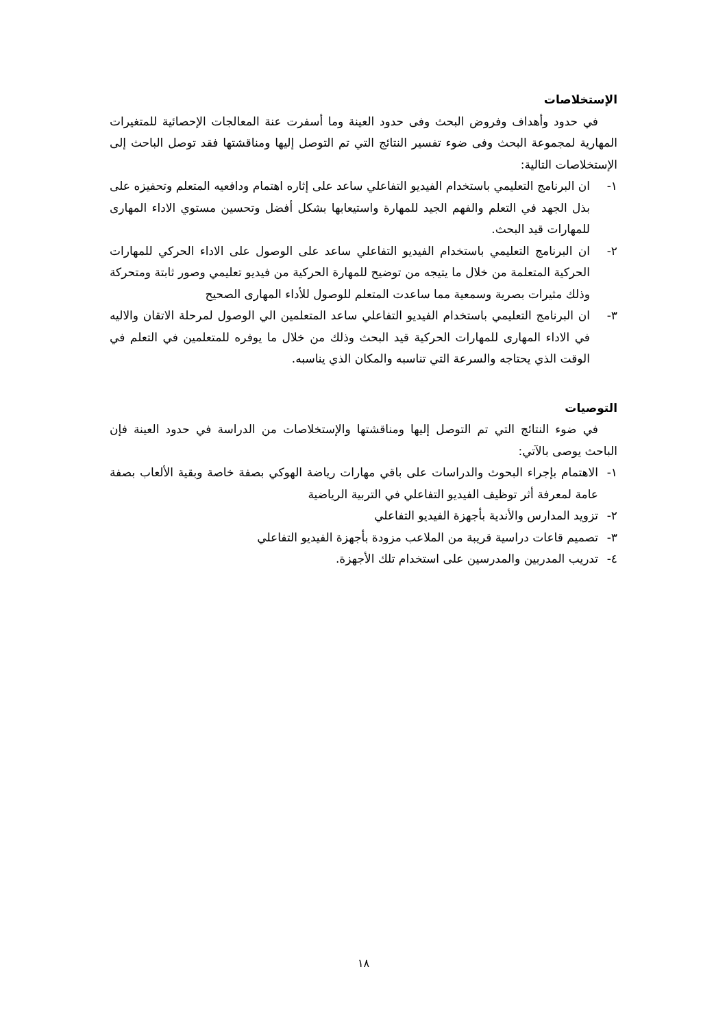الإستخلاصات
في حدود وأهداف وفروض البحث وفى حدود العينة وما أسفرت عنة المعالجات الإحصائية للمتغيرات المهارية لمجموعة البحث وفى ضوء تفسير النتائج التي تم التوصل إليها ومناقشتها فقد توصل الباحث إلى الإستخلاصات التالية:
١- ان البرنامج التعليمي باستخدام الفيديو التفاعلي ساعد على إثاره اهتمام ودافعيه المتعلم وتحفيزه على بذل الجهد في التعلم والفهم الجيد للمهارة واستيعابها بشكل أفضل وتحسين مستوي الاداء المهارى للمهارات قيد البحث.
٢- ان البرنامج التعليمي باستخدام الفيديو التفاعلي ساعد على الوصول على الاداء الحركي للمهارات الحركية المتعلمة من خلال ما يتيجه من توضيح للمهارة الحركية من فيديو تعليمي وصور ثابتة ومتحركة وذلك مثيرات بصرية وسمعية مما ساعدت المتعلم للوصول للأداء المهارى الصحيح
٣- ان البرنامج التعليمي باستخدام الفيديو التفاعلي ساعد المتعلمين الي الوصول لمرحلة الاتقان والاليه في الاداء المهارى للمهارات الحركية قيد البحث وذلك من خلال ما يوفره للمتعلمين في التعلم في الوقت الذي يحتاجه والسرعة التي تناسبه والمكان الذي يناسبه.
التوصيات
في ضوء النتائج التي تم التوصل إليها ومناقشتها والإستخلاصات من الدراسة في حدود العينة فإن الباحث يوصى بالآتي:
١- الاهتمام بإجراء البحوث والدراسات على باقي مهارات رياضة الهوكي بصفة خاصة وبقية الألعاب بصفة عامة لمعرفة أثر توظيف الفيديو التفاعلي في التربية الرياضية
٢- تزويد المدارس والأندية بأجهزة الفيديو التفاعلي
٣- تصميم قاعات دراسية قريبة من الملاعب مزودة بأجهزة الفيديو التفاعلي
٤- تدريب المدربين والمدرسين على استخدام تلك الأجهزة.
١٨